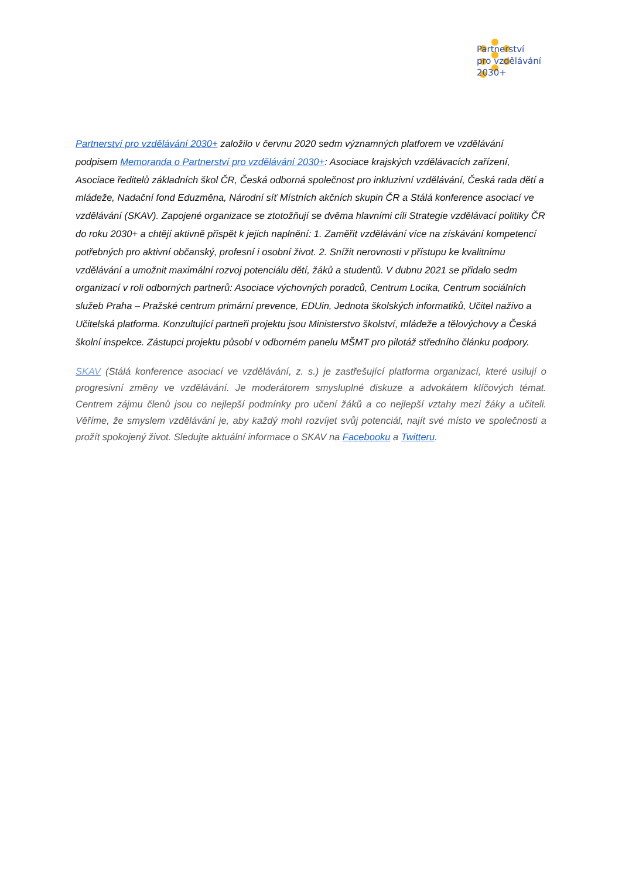Partnerství
pro vzdělávání
2030+
Partnerství pro vzdělávání 2030+ založilo v červnu 2020 sedm významných platforem ve vzdělávání podpisem Memoranda o Partnerství pro vzdělávání 2030+: Asociace krajských vzdělávacích zařízení, Asociace ředitelů základních škol ČR, Česká odborná společnost pro inkluzivní vzdělávání, Česká rada dětí a mládeže, Nadační fond Eduzměna, Národní síť Místních akčních skupin ČR a Stálá konference asociací ve vzdělávání (SKAV). Zapojené organizace se ztotožňují se dvěma hlavními cíli Strategie vzdělávací politiky ČR do roku 2030+ a chtějí aktivně přispět k jejich naplnění: 1. Zaměřit vzdělávání více na získávání kompetencí potřebných pro aktivní občanský, profesní i osobní život. 2. Snížit nerovnosti v přístupu ke kvalitnímu vzdělávání a umožnit maximální rozvoj potenciálu dětí, žáků a studentů. V dubnu 2021 se přidalo sedm organizací v roli odborných partnerů: Asociace výchovných poradců, Centrum Locika, Centrum sociálních služeb Praha – Pražské centrum primární prevence, EDUin, Jednota školských informatiků, Učitel naživo a Učitelská platforma. Konzultující partneři projektu jsou Ministerstvo školství, mládeže a tělovýchovy a Česká školní inspekce. Zástupci projektu působí v odborném panelu MŠMT pro pilotáž středního článku podpory.
SKAV (Stálá konference asociací ve vzdělávání, z. s.) je zastřešující platforma organizací, které usilují o progresivní změny ve vzdělávání. Je moderátorem smysluplné diskuze a advokátem klíčových témat. Centrem zájmu členů jsou co nejlepší podmínky pro učení žáků a co nejlepší vztahy mezi žáky a učiteli. Věříme, že smyslem vzdělávání je, aby každý mohl rozvíjet svůj potenciál, najít své místo ve společnosti a prožít spokojený život. Sledujte aktuální informace o SKAV na Facebooku a Twitteru.